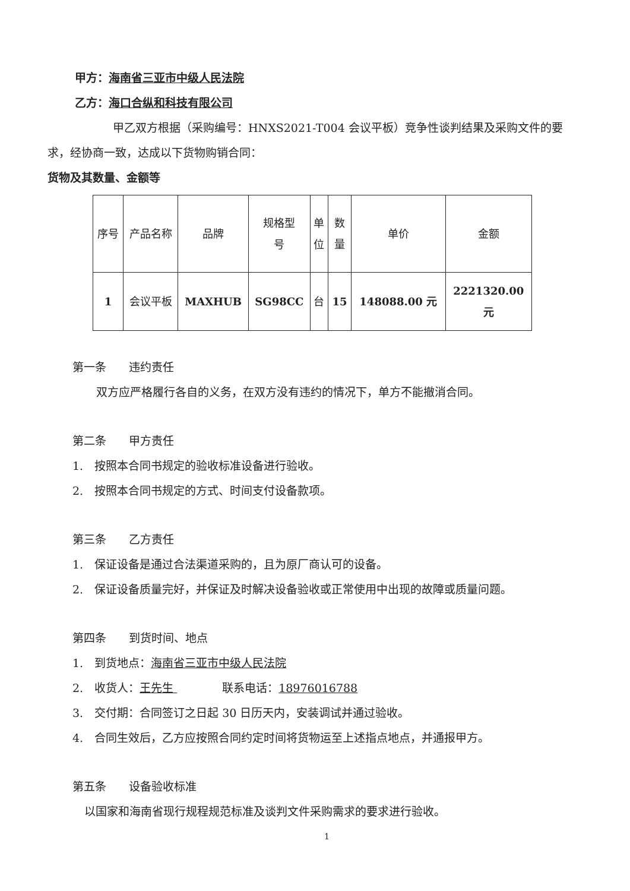甲方：海南省三亚市中级人民法院
乙方：海口合纵和科技有限公司
甲乙双方根据（采购编号：HNXS2021-T004 会议平板）竞争性谈判结果及采购文件的要求，经协商一致，达成以下货物购销合同：
货物及其数量、金额等
| 序号 | 产品名称 | 品牌 | 规格型 号 | 单 位 | 数 量 | 单价 | 金额 |
| 1 | 会议平板 | MAXHUB | SG98CC | 台 | 15 | 148088.00 元 | 2221320.00 元 |
第一条　　违约责任
双方应严格履行各自的义务，在双方没有违约的情况下，单方不能撤消合同。
第二条　　甲方责任
1.　按照本合同书规定的验收标准设备进行验收。
2.　按照本合同书规定的方式、时间支付设备款项。
第三条　　乙方责任
1.　保证设备是通过合法渠道采购的，且为原厂商认可的设备。
2.　保证设备质量完好，并保证及时解决设备验收或正常使用中出现的故障或质量问题。
第四条　　到货时间、地点
1.　到货地点：海南省三亚市中级人民法院
2.　收货人：王先生 　　　　联系电话：18976016788
3.　交付期：合同签订之日起 30 日历天内，安装调试并通过验收。
4.　合同生效后，乙方应按照合同约定时间将货物运至上述指点地点，并通报甲方。
第五条　　设备验收标准
以国家和海南省现行规程规范标准及谈判文件采购需求的要求进行验收。
1